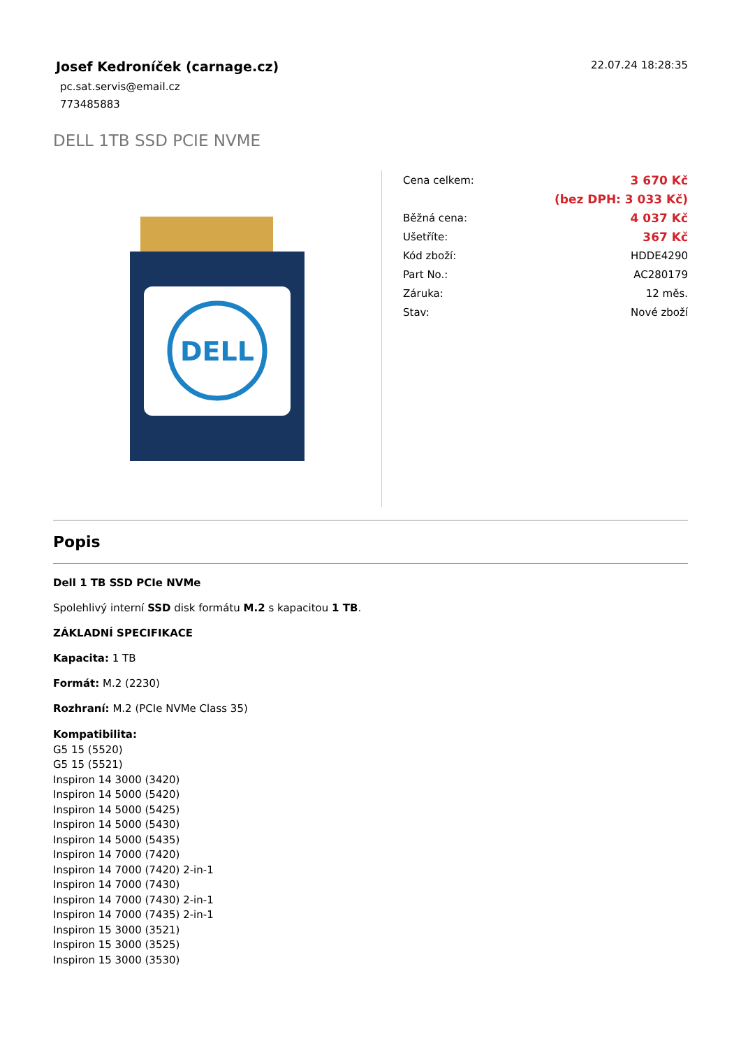Josef Kedroníček (carnage.cz)
pc.sat.servis@email.cz
773485883
22.07.24 18:28:35
DELL 1TB SSD PCIE NVME
DELL
| Cena celkem: | 3 670 Kč |
| | (bez DPH: 3 033 Kč) |
| Běžná cena: | 4 037 Kč |
| Ušetříte: | 367 Kč |
| Kód zboží: | HDDE4290 |
| Part No.: | AC280179 |
| Záruka: | 12 měs. |
| Stav: | Nové zboží |
Popis
Dell 1 TB SSD PCIe NVMe
Spolehlivý interní SSD disk formátu M.2 s kapacitou 1 TB.
ZÁKLADNÍ SPECIFIKACE
Kapacita: 1 TB
Formát: M.2 (2230)
Rozhraní: M.2 (PCIe NVMe Class 35)
Kompatibilita:
G5 15 (5520)
G5 15 (5521)
Inspiron 14 3000 (3420)
Inspiron 14 5000 (5420)
Inspiron 14 5000 (5425)
Inspiron 14 5000 (5430)
Inspiron 14 5000 (5435)
Inspiron 14 7000 (7420)
Inspiron 14 7000 (7420) 2-in-1
Inspiron 14 7000 (7430)
Inspiron 14 7000 (7430) 2-in-1
Inspiron 14 7000 (7435) 2-in-1
Inspiron 15 3000 (3521)
Inspiron 15 3000 (3525)
Inspiron 15 3000 (3530)